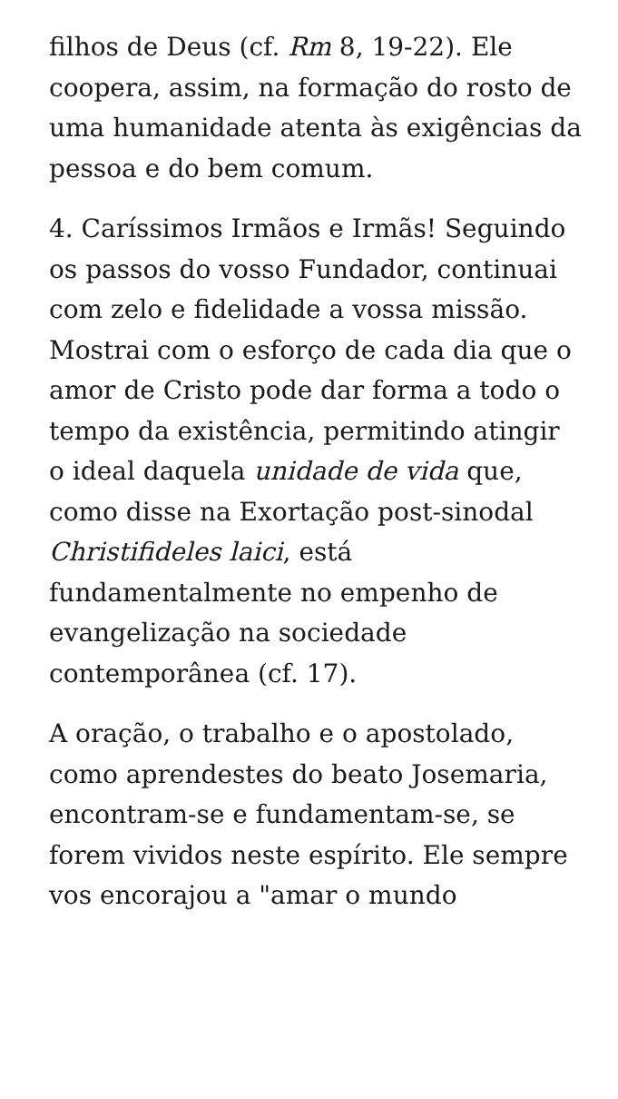filhos de Deus (cf. Rm 8, 19-22). Ele coopera, assim, na formação do rosto de uma humanidade atenta às exigências da pessoa e do bem comum.
4. Caríssimos Irmãos e Irmãs! Seguindo os passos do vosso Fundador, continuai com zelo e fidelidade a vossa missão. Mostrai com o esforço de cada dia que o amor de Cristo pode dar forma a todo o tempo da existência, permitindo atingir o ideal daquela unidade de vida que, como disse na Exortação post-sinodal Christifideles laici, está fundamentalmente no empenho de evangelização na sociedade contemporânea (cf. 17).
A oração, o trabalho e o apostolado, como aprendestes do beato Josemaria, encontram-se e fundamentam-se, se forem vividos neste espírito. Ele sempre vos encorajou a "amar o mundo